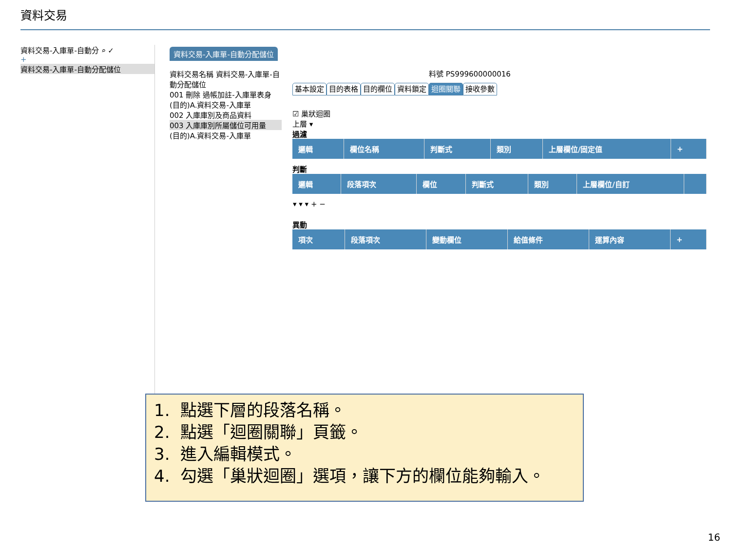資料交易
資料交易-入庫單-自動分 ⌕ ✓
+
資料交易-入庫單-自動分配儲位
資料交易-入庫單-自動分配儲位
資料交易名稱 資料交易-入庫單-自動分配儲位
001 刪除 過帳加註-入庫單表身
(目的)A.資料交易-入庫單
002 入庫庫別及商品資料
003 入庫庫別所屬儲位可用量
(目的)A.資料交易-入庫單
料號 PS999600000016
基本設定 目的表格 目的欄位 資料鎖定 迴圈關聯 接收參數
☑ 巢狀迴圈
上層 ▾
過濾
| 邏輯 | 欄位名稱 | 判斷式 | 類別 | 上層欄位/固定值 | + |
| --- | --- | --- | --- | --- | --- |
判斷
| 邏輯 | 段落項次 | 欄位 | 判斷式 | 類別 | 上層欄位/自訂 | |
| --- | --- | --- | --- | --- | --- | --- |
| ▾ ▾ ▾ + − | | | | | | |
異動
| 項次 | 段落項次 | 變動欄位 | 給值條件 | 運算內容 | + |
| --- | --- | --- | --- | --- | --- |
1. 點選下層的段落名稱。
2. 點選「迴圈關聯」頁籤。
3. 進入編輯模式。
4. 勾選「巢狀迴圈」選項，讓下方的欄位能夠輸入。
16